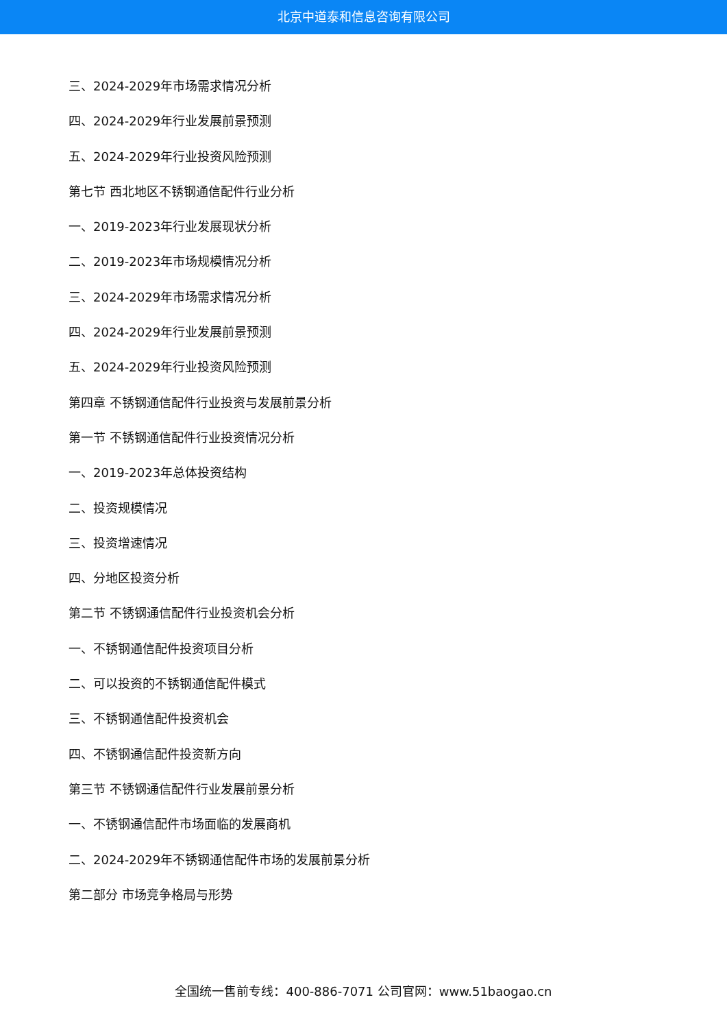北京中道泰和信息咨询有限公司
三、2024-2029年市场需求情况分析
四、2024-2029年行业发展前景预测
五、2024-2029年行业投资风险预测
第七节 西北地区不锈钢通信配件行业分析
一、2019-2023年行业发展现状分析
二、2019-2023年市场规模情况分析
三、2024-2029年市场需求情况分析
四、2024-2029年行业发展前景预测
五、2024-2029年行业投资风险预测
第四章 不锈钢通信配件行业投资与发展前景分析
第一节 不锈钢通信配件行业投资情况分析
一、2019-2023年总体投资结构
二、投资规模情况
三、投资增速情况
四、分地区投资分析
第二节 不锈钢通信配件行业投资机会分析
一、不锈钢通信配件投资项目分析
二、可以投资的不锈钢通信配件模式
三、不锈钢通信配件投资机会
四、不锈钢通信配件投资新方向
第三节 不锈钢通信配件行业发展前景分析
一、不锈钢通信配件市场面临的发展商机
二、2024-2029年不锈钢通信配件市场的发展前景分析
第二部分 市场竞争格局与形势
全国统一售前专线：400-886-7071 公司官网：www.51baogao.cn